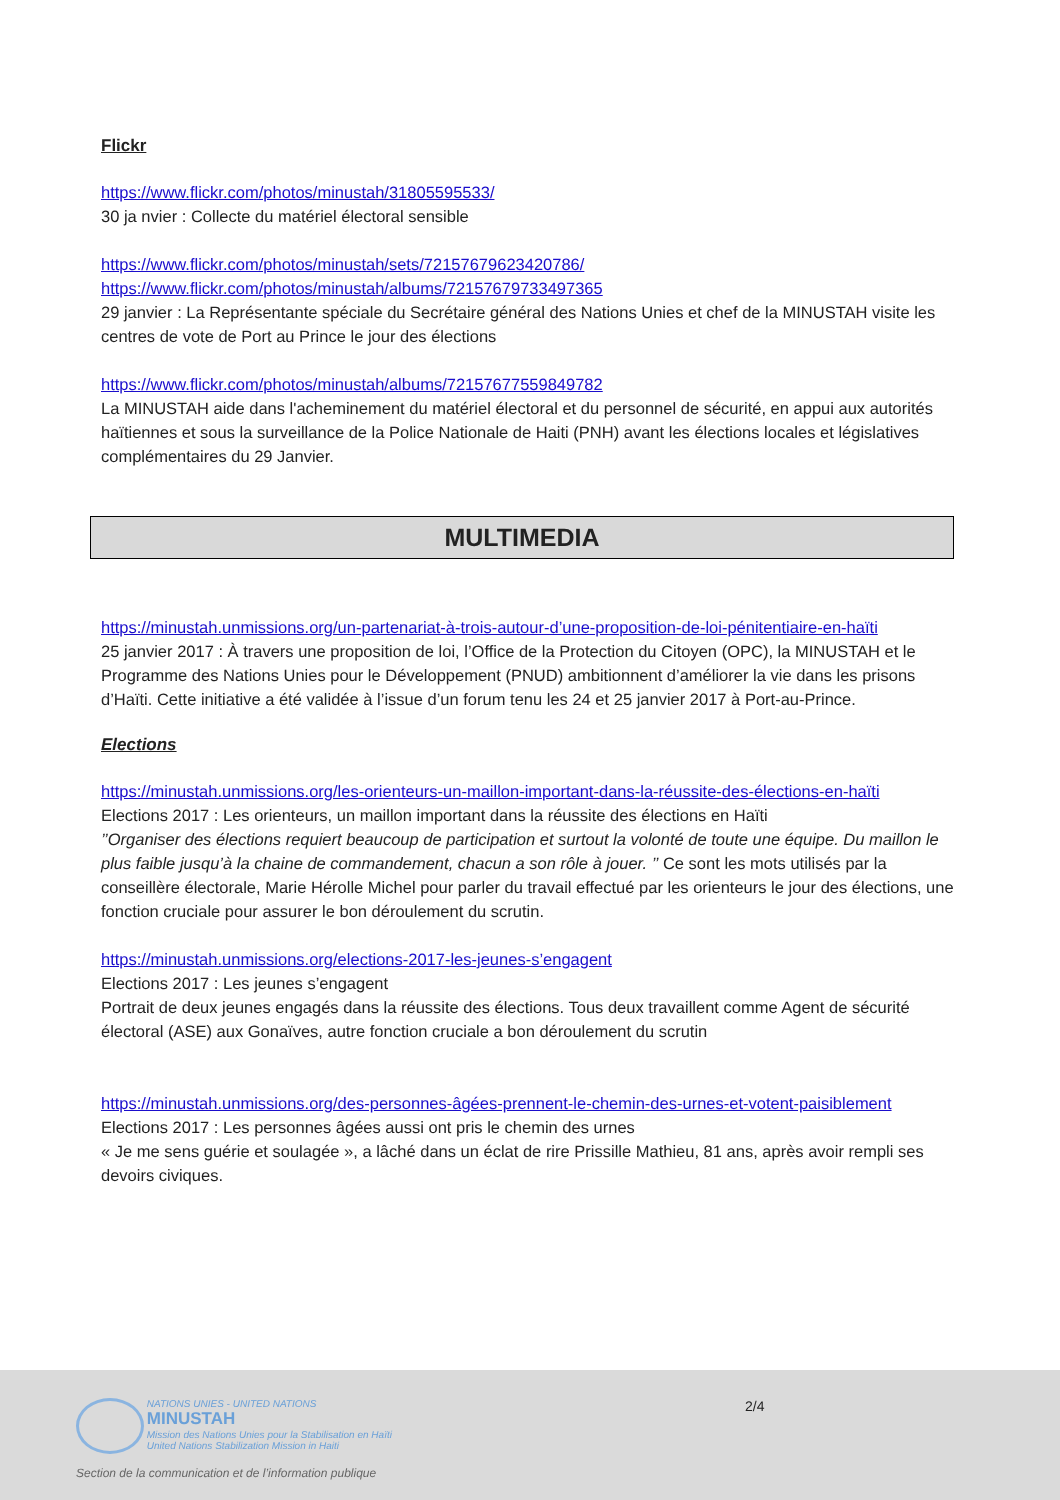Flickr
https://www.flickr.com/photos/minustah/31805595533/
30 ja nvier : Collecte du matériel électoral sensible
https://www.flickr.com/photos/minustah/sets/72157679623420786/
https://www.flickr.com/photos/minustah/albums/72157679733497365
29 janvier : La Représentante spéciale du Secrétaire général des Nations Unies et chef de la MINUSTAH visite les centres de vote de Port au Prince le jour des élections
https://www.flickr.com/photos/minustah/albums/72157677559849782
La MINUSTAH aide dans l'acheminement du matériel électoral et du personnel de sécurité, en appui aux autorités haïtiennes et sous la surveillance de la Police Nationale de Haiti (PNH) avant les élections locales et législatives complémentaires du 29 Janvier.
MULTIMEDIA
https://minustah.unmissions.org/un-partenariat-à-trois-autour-d’une-proposition-de-loi-pénitentiaire-en-haïti
25 janvier 2017 : À travers une proposition de loi, l’Office de la Protection du Citoyen (OPC), la MINUSTAH et le Programme des Nations Unies pour le Développement (PNUD) ambitionnent d’améliorer la vie dans les prisons d’Haïti. Cette initiative a été validée à l’issue d’un forum tenu les 24 et 25 janvier 2017 à Port-au-Prince.
Elections
https://minustah.unmissions.org/les-orienteurs-un-maillon-important-dans-la-réussite-des-élections-en-haïti
Elections 2017 : Les orienteurs, un maillon important dans la réussite des élections en Haïti
’’Organiser des élections requiert beaucoup de participation et surtout la volonté de toute une équipe. Du maillon le plus faible jusqu’à la chaine de commandement, chacun a son rôle à jouer. ’’ Ce sont les mots utilisés par la conseillère électorale, Marie Hérolle Michel pour parler du travail effectué par les orienteurs le jour des élections, une fonction cruciale pour assurer le bon déroulement du scrutin.
https://minustah.unmissions.org/elections-2017-les-jeunes-s’engagent
Elections 2017 : Les jeunes s’engagent
Portrait de deux jeunes engagés dans la réussite des élections. Tous deux travaillent comme Agent de sécurité électoral (ASE) aux Gonaïves, autre fonction cruciale a bon déroulement du scrutin
https://minustah.unmissions.org/des-personnes-âgées-prennent-le-chemin-des-urnes-et-votent-paisiblement
Elections 2017 : Les personnes âgées aussi ont pris le chemin des urnes
« Je me sens guérie et soulagée », a lâché dans un éclat de rire Prissille Mathieu, 81 ans, après avoir rempli ses devoirs civiques.
NATIONS UNIES - UNITED NATIONS
MINUSTAH
Mission des Nations Unies pour la Stabilisation en Haïti
United Nations Stabilization Mission in Haiti
2/4
Section de la communication et de l’information publique